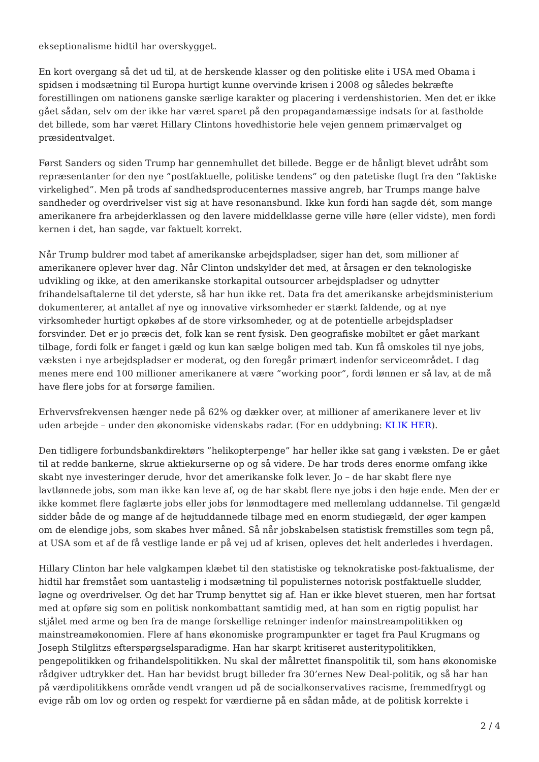eksep­tionalisme hidtil har overskygget.
En kort overgang så det ud til, at de herskende klasser og den politiske elite i USA med Obama i spidsen i modsætning til Europa hurtigt kunne overvinde krisen i 2008 og således bekræfte forestillingen om nationens ganske særlige karakter og placering i verdenshistorien. Men det er ikke gået sådan, selv om der ikke har været sparet på den propagandamæssige indsats for at fastholde det billede, som har været Hillary Clintons hovedhistorie hele vejen gennem primærvalget og præsidentvalget.
Først Sanders og siden Trump har gennemhullet det billede. Begge er de hånligt blevet udråbt som repræsentanter for den nye ”postfaktuelle, politiske tendens” og den patetiske flugt fra den ”faktiske virkelighed”. Men på trods af sandhedsproducenternes massive angreb, har Trumps mange halve sandheder og overdrivelser vist sig at have resonansbund. Ikke kun fordi han sagde dét, som mange amerikanere fra arbejderklassen og den lavere middelklasse gerne ville høre (eller vidste), men fordi kernen i det, han sagde, var faktuelt korrekt.
Når Trump buldrer mod tabet af amerikanske arbejdspladser, siger han det, som millioner af amerikanere oplever hver dag. Når Clinton undskylder det med, at årsagen er den teknologiske udvikling og ikke, at den amerikanske storkapital outsourcer arbejdspladser og udnytter frihandelsaftalerne til det yderste, så har hun ikke ret. Data fra det amerikanske arbejdsministerium dokumenterer, at antallet af nye og innovative virksomheder er stærkt faldende, og at nye virksomheder hurtigt opkøbes af de store virksomheder, og at de potentielle arbejdspladser forsvinder. Det er jo præcis det, folk kan se rent fysisk. Den geografiske mobiltet er gået markant tilbage, fordi folk er fanget i gæld og kun kan sælge boligen med tab. Kun få omskoles til nye jobs, væksten i nye arbejdspladser er moderat, og den foregår primært indenfor serviceområdet. I dag menes mere end 100 millioner amerikanere at være ”working poor”, fordi lønnen er så lav, at de må have flere jobs for at forsørge familien.
Erhvervsfrekvensen hænger nede på 62% og dækker over, at millioner af amerikanere lever et liv uden arbejde – under den økonomiske videnskabs radar. (For en uddybning: KLIK HER).
Den tidligere forbundsbankdirektørs ”helikopterpenge” har heller ikke sat gang i væksten. De er gået til at redde bankerne, skrue aktiekurserne op og så videre. De har trods deres enorme omfang ikke skabt nye investeringer derude, hvor det amerikanske folk lever. Jo – de har skabt flere nye lavtlønnede jobs, som man ikke kan leve af, og de har skabt flere nye jobs i den høje ende. Men der er ikke kommet flere faglærte jobs eller jobs for lønmodtagere med mellemlang uddannelse. Til gengæld sidder både de og mange af de højtuddannede tilbage med en enorm studiegæld, der øger kampen om de elendige jobs, som skabes hver måned. Så når jobskabelsen statistisk fremstilles som tegn på, at USA som et af de få vestlige lande er på vej ud af krisen, opleves det helt anderledes i hverdagen.
Hillary Clinton har hele valgkampen klæbet til den statistiske og teknokratiske post-faktualisme, der hidtil har fremstået som uantastelig i modsætning til populisternes notorisk postfaktuelle sludder, løgne og overdrivelser. Og det har Trump benyttet sig af. Han er ikke blevet stueren, men har fortsat med at opføre sig som en politisk nonkombattant samtidig med, at han som en rigtig populist har stjålet med arme og ben fra de mange forskellige retninger indenfor mainstreampolitikken og mainstreamøkonomien. Flere af hans økonomiske programpunkter er taget fra Paul Krugmans og Joseph Stilglitzs efterspørgselsparadigme. Han har skarpt kritiseret austeritypolitikken, pengepolitikken og frihandelspolitikken. Nu skal der målrettet finanspolitik til, som hans økonomiske rådgiver udtrykker det. Han har bevidst brugt billeder fra 30’ernes New Deal-politik, og så har han på værdipolitikkens område vendt vrangen ud på de socialkonservatives racisme, fremmedfrygt og evige råb om lov og orden og respekt for værdierne på en sådan måde, at de politisk korrekte i
2 / 4